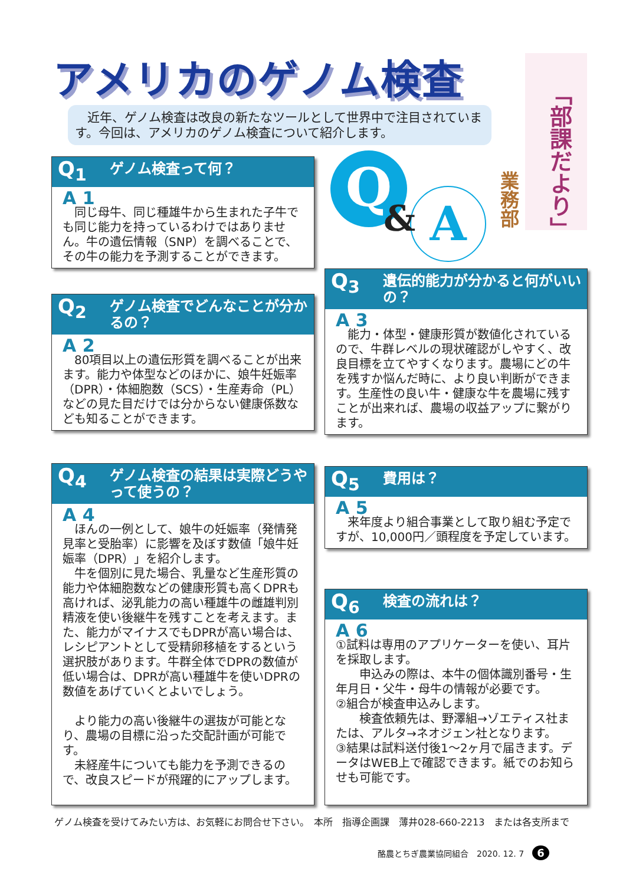アメリカのゲノム検査
「部課だより」
業務部
　近年、ゲノム検査は改良の新たなツールとして世界中で注目されています。今回は、アメリカのゲノム検査について紹介します。
Q
A
&
Q<sub>1</sub> ゲノム検査って何？
A 1
　同じ母牛、同じ種雄牛から生まれた子牛でも同じ能力を持っているわけではありません。牛の遺伝情報（SNP）を調べることで、その牛の能力を予測することができます。
Q<sub>2</sub> ゲノム検査でどんなことが分かるの？
A 2
　80項目以上の遺伝形質を調べることが出来ます。能力や体型などのほかに、娘牛妊娠率（DPR）・体細胞数（SCS）・生産寿命（PL）などの見た目だけでは分からない健康係数なども知ることができます。
Q<sub>4</sub> ゲノム検査の結果は実際どうやって使うの？
A 4
　ほんの一例として、娘牛の妊娠率（発情発見率と受胎率）に影響を及ぼす数値「娘牛妊娠率（DPR）」を紹介します。
　牛を個別に見た場合、乳量など生産形質の能力や体細胞数などの健康形質も高くDPRも高ければ、泌乳能力の高い種雄牛の雌雄判別精液を使い後継牛を残すことを考えます。また、能力がマイナスでもDPRが高い場合は、レシピアントとして受精卵移植をするという選択肢があります。牛群全体でDPRの数値が低い場合は、DPRが高い種雄牛を使いDPRの数値をあげていくとよいでしょう。
　より能力の高い後継牛の選抜が可能となり、農場の目標に沿った交配計画が可能です。
　未経産牛についても能力を予測できるので、改良スピードが飛躍的にアップします。
Q<sub>3</sub> 遺伝的能力が分かると何がいいの？
A 3
　能力・体型・健康形質が数値化されているので、牛群レベルの現状確認がしやすく、改良目標を立てやすくなります。農場にどの牛を残すか悩んだ時に、より良い判断ができます。生産性の良い牛・健康な牛を農場に残すことが出来れば、農場の収益アップに繋がります。
Q<sub>5</sub> 費用は？
A 5
　来年度より組合事業として取り組む予定ですが、10,000円／頭程度を予定しています。
Q<sub>6</sub> 検査の流れは？
A 6
①試料は専用のアプリケーターを使い、耳片を採取します。
　　申込みの際は、本牛の個体識別番号・生年月日・父牛・母牛の情報が必要です。
②組合が検査申込みします。
　　検査依頼先は、野澤組→ゾエティス社または、アルタ→ネオジェン社となります。
③結果は試料送付後1～2ヶ月で届きます。データはWEB上で確認できます。紙でのお知らせも可能です。
ゲノム検査を受けてみたい方は、お気軽にお問合せ下さい。　本所　指導企画課　薄井028-660-2213　または各支所まで
酪農とちぎ農業協同組合　2020. 12. 7　6